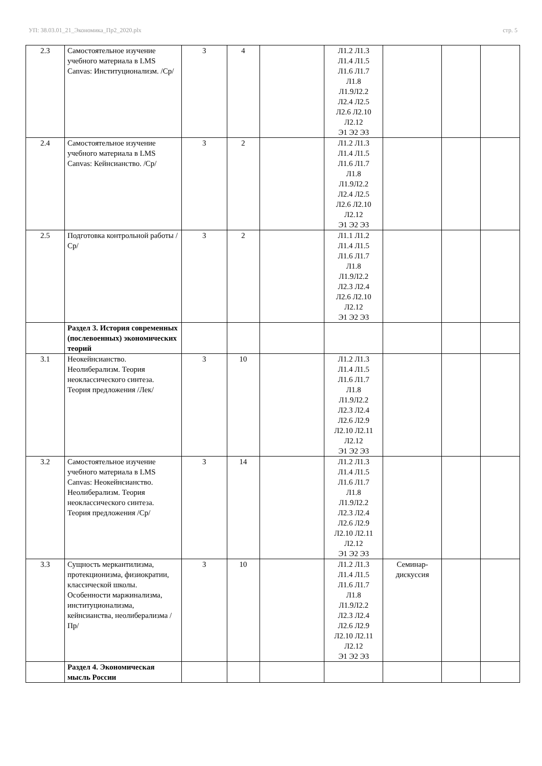УП: 38.03.01_21_Экономика_Пр2_2020.plx стр. 5
| 2.3 | Самостоятельное изучение учебного материала в LMS Canvas: Институционализм. /Ср/ | 3 | 4 | | Л1.2 Л1.3 Л1.4 Л1.5 Л1.6 Л1.7 Л1.8 Л1.9Л2.2 Л2.4 Л2.5 Л2.6 Л2.10 Л2.12 Э1 Э2 Э3 | | | |
| 2.4 | Самостоятельное изучение учебного материала в LMS Canvas: Кейнсианство. /Ср/ | 3 | 2 | | Л1.2 Л1.3 Л1.4 Л1.5 Л1.6 Л1.7 Л1.8 Л1.9Л2.2 Л2.4 Л2.5 Л2.6 Л2.10 Л2.12 Э1 Э2 Э3 | | | |
| 2.5 | Подготовка контрольной работы /Ср/ | 3 | 2 | | Л1.1 Л1.2 Л1.4 Л1.5 Л1.6 Л1.7 Л1.8 Л1.9Л2.2 Л2.3 Л2.4 Л2.6 Л2.10 Л2.12 Э1 Э2 Э3 | | | |
| | Раздел 3. История современных (послевоенных) экономических теорий | | | | | | | |
| 3.1 | Неокейнсианство. Неолиберализм. Теория неоклассического синтеза. Теория предложения /Лек/ | 3 | 10 | | Л1.2 Л1.3 Л1.4 Л1.5 Л1.6 Л1.7 Л1.8 Л1.9Л2.2 Л2.3 Л2.4 Л2.6 Л2.9 Л2.10 Л2.11 Л2.12 Э1 Э2 Э3 | | | |
| 3.2 | Самостоятельное изучение учебного материала в LMS Canvas: Неокейнсианство. Неолиберализм. Теория неоклассического синтеза. Теория предложения /Ср/ | 3 | 14 | | Л1.2 Л1.3 Л1.4 Л1.5 Л1.6 Л1.7 Л1.8 Л1.9Л2.2 Л2.3 Л2.4 Л2.6 Л2.9 Л2.10 Л2.11 Л2.12 Э1 Э2 Э3 | | | |
| 3.3 | Сущность меркантилизма, протекционизма, физиократии, классической школы. Особенности маржинализма, институционализма, кейнсианства, неолиберализма /Пр/ | 3 | 10 | | Л1.2 Л1.3 Л1.4 Л1.5 Л1.6 Л1.7 Л1.8 Л1.9Л2.2 Л2.3 Л2.4 Л2.6 Л2.9 Л2.10 Л2.11 Л2.12 Э1 Э2 Э3 | Семинар- дискуссия | | |
| | Раздел 4. Экономическая мысль России | | | | | | | |